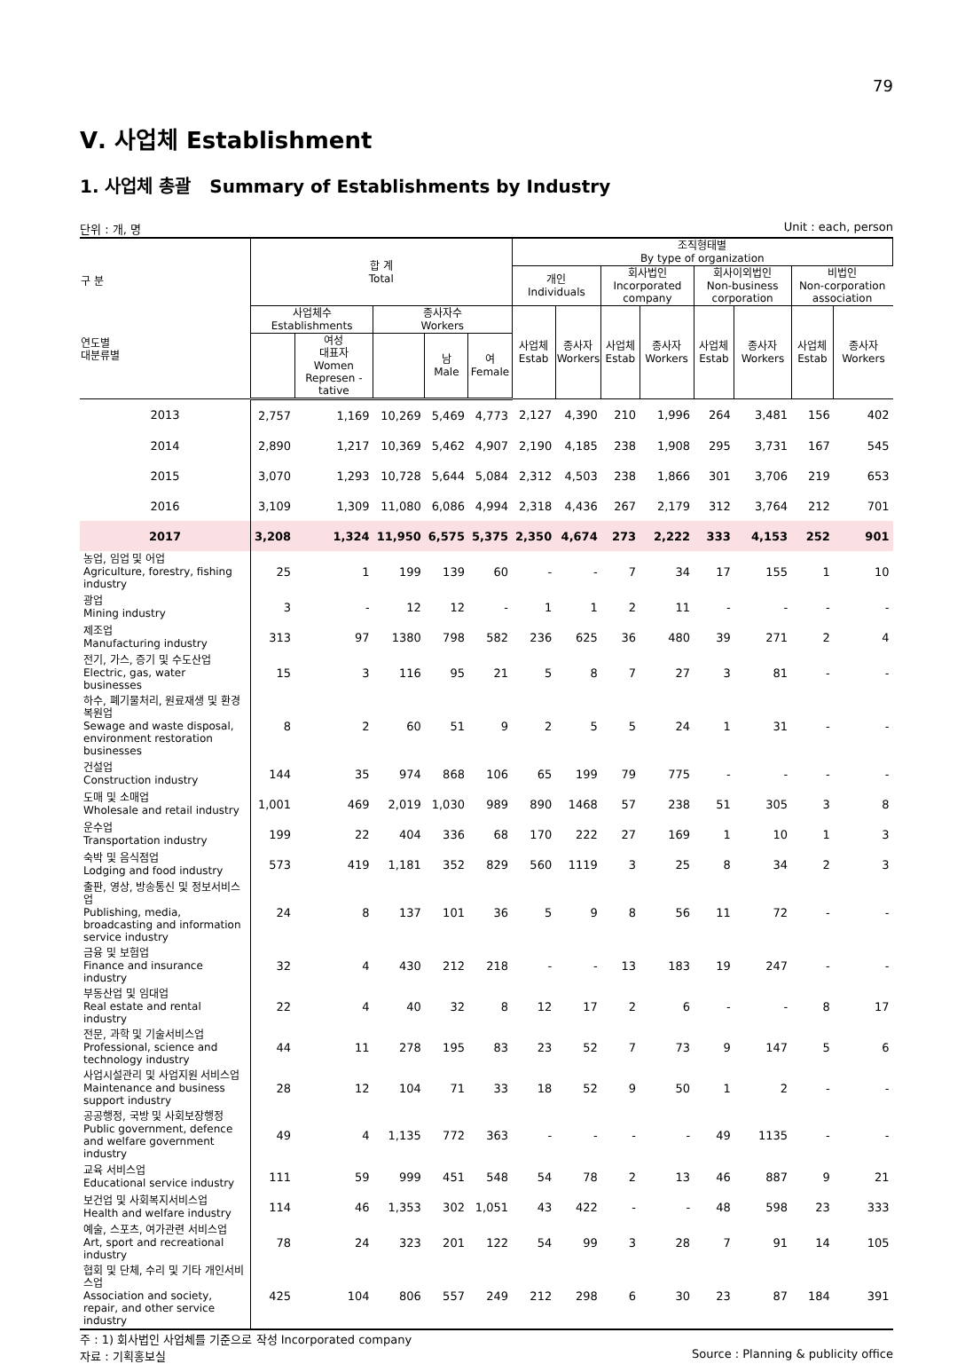79
Ⅴ. 사업체 Establishment
1. 사업체 총괄 Summary of Establishments by Industry
단위 : 개, 명 Unit : each, person
| 구 분 연도별 대분류별 | 합 계 Total | | | | | 조직형태별 By type of organization | | | | | | | |
| --- | --- | --- | --- | --- | --- | --- | --- | --- | --- | --- | --- | --- | --- |
| | | | | | | 개인 Individuals | | 회사법인 Incorporated company | | 회사이외법인 Non-business corporation | | 비법인 Non-corporation association | |
| | 사업체수 Establishments | | 종사자수 Workers | | | 사업체 Estab | 종사자 Workers | 사업체 Estab | 종사자 Workers | 사업체 Estab | 종사자 Workers | 사업체 Estab | 종사자 Workers |
| | | 여성 대표자 Women Represen -tative | | 남 Male | 여 Female | | | | | | | | |
| 2013 | 2,757 | 1,169 | 10,269 | 5,469 | 4,773 | 2,127 | 4,390 | 210 | 1,996 | 264 | 3,481 | 156 | 402 |
| 2014 | 2,890 | 1,217 | 10,369 | 5,462 | 4,907 | 2,190 | 4,185 | 238 | 1,908 | 295 | 3,731 | 167 | 545 |
| 2015 | 3,070 | 1,293 | 10,728 | 5,644 | 5,084 | 2,312 | 4,503 | 238 | 1,866 | 301 | 3,706 | 219 | 653 |
| 2016 | 3,109 | 1,309 | 11,080 | 6,086 | 4,994 | 2,318 | 4,436 | 267 | 2,179 | 312 | 3,764 | 212 | 701 |
| 2017 | 3,208 | 1,324 | 11,950 | 6,575 | 5,375 | 2,350 | 4,674 | 273 | 2,222 | 333 | 4,153 | 252 | 901 |
| 농업, 임업 및 어업 Agriculture, forestry, fishing industry | 25 | 1 | 199 | 139 | 60 | - | - | 7 | 34 | 17 | 155 | 1 | 10 |
| 광업 Mining industry | 3 | - | 12 | 12 | - | 1 | 1 | 2 | 11 | - | - | - | - |
| 제조업 Manufacturing industry | 313 | 97 | 1380 | 798 | 582 | 236 | 625 | 36 | 480 | 39 | 271 | 2 | 4 |
| 전기, 가스, 증기 및 수도산업 Electric, gas, water businesses | 15 | 3 | 116 | 95 | 21 | 5 | 8 | 7 | 27 | 3 | 81 | - | - |
| 하수, 폐기물처리, 원료재생 및 환경복원업 Sewage and waste disposal, environment restoration businesses | 8 | 2 | 60 | 51 | 9 | 2 | 5 | 5 | 24 | 1 | 31 | - | - |
| 건설업 Construction industry | 144 | 35 | 974 | 868 | 106 | 65 | 199 | 79 | 775 | - | - | - | - |
| 도매 및 소매업 Wholesale and retail industry | 1,001 | 469 | 2,019 | 1,030 | 989 | 890 | 1468 | 57 | 238 | 51 | 305 | 3 | 8 |
| 운수업 Transportation industry | 199 | 22 | 404 | 336 | 68 | 170 | 222 | 27 | 169 | 1 | 10 | 1 | 3 |
| 숙박 및 음식점업 Lodging and food industry | 573 | 419 | 1,181 | 352 | 829 | 560 | 1119 | 3 | 25 | 8 | 34 | 2 | 3 |
| 출판, 영상, 방송통신 및 정보서비스업 Publishing, media, broadcasting and information service industry | 24 | 8 | 137 | 101 | 36 | 5 | 9 | 8 | 56 | 11 | 72 | - | - |
| 금융 및 보험업 Finance and insurance industry | 32 | 4 | 430 | 212 | 218 | - | - | 13 | 183 | 19 | 247 | - | - |
| 부동산업 및 임대업 Real estate and rental industry | 22 | 4 | 40 | 32 | 8 | 12 | 17 | 2 | 6 | - | - | 8 | 17 |
| 전문, 과학 및 기술서비스업 Professional, science and technology industry | 44 | 11 | 278 | 195 | 83 | 23 | 52 | 7 | 73 | 9 | 147 | 5 | 6 |
| 사업시설관리 및 사업지원 서비스업 Maintenance and business support industry | 28 | 12 | 104 | 71 | 33 | 18 | 52 | 9 | 50 | 1 | 2 | - | - |
| 공공행정, 국방 및 사회보장행정 Public government, defence and welfare government industry | 49 | 4 | 1,135 | 772 | 363 | - | - | - | - | 49 | 1135 | - | - |
| 교육 서비스업 Educational service industry | 111 | 59 | 999 | 451 | 548 | 54 | 78 | 2 | 13 | 46 | 887 | 9 | 21 |
| 보건업 및 사회복지서비스업 Health and welfare industry | 114 | 46 | 1,353 | 302 | 1,051 | 43 | 422 | - | - | 48 | 598 | 23 | 333 |
| 예술, 스포츠, 여가관련 서비스업 Art, sport and recreational industry | 78 | 24 | 323 | 201 | 122 | 54 | 99 | 3 | 28 | 7 | 91 | 14 | 105 |
| 협회 및 단체, 수리 및 기타 개인서비스업 Association and society, repair, and other service industry | 425 | 104 | 806 | 557 | 249 | 212 | 298 | 6 | 30 | 23 | 87 | 184 | 391 |
주 : 1) 회사법인 사업체를 기준으로 작성 Incorporated company
자료 : 기획홍보실 Source : Planning & publicity office